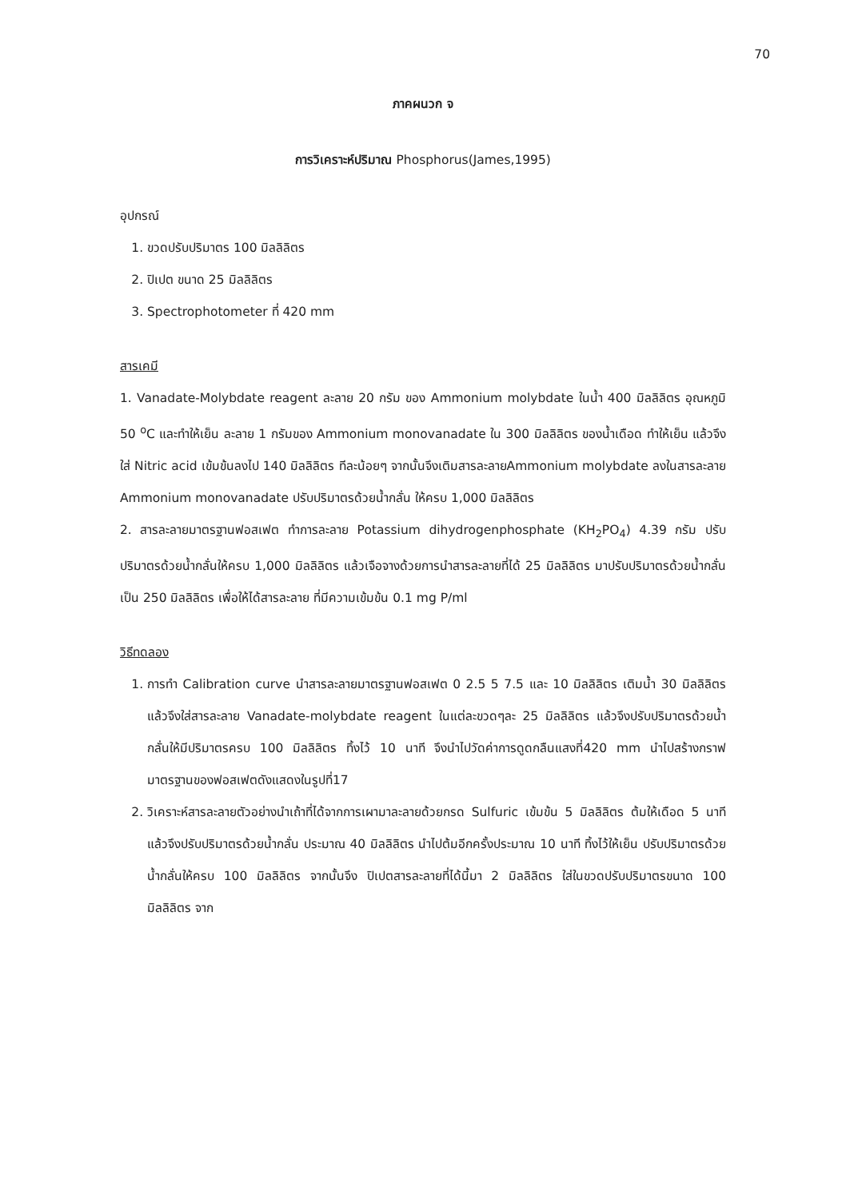70
ภาคผนวก จ
การวิเคราะห์ปริมาณ Phosphorus(James,1995)
อุปกรณ์
1. ขวดปรับปริมาตร 100 มิลลิลิตร
2. ปิเปต ขนาด 25 มิลลิลิตร
3. Spectrophotometer ที่ 420 mm
สารเคมี
1. Vanadate-Molybdate reagent ละลาย 20 กรัม ของ Ammonium molybdate ในน้ำ 400 มิลลิลิตร อุณหภูมิ 50 <sup>o</sup>C และทำให้เย็น ละลาย 1 กรัมของ Ammonium monovanadate ใน 300 มิลลิลิตร ของน้ำเดือด ทำให้เย็น แล้วจึงใส่ Nitric acid เข้มข้นลงไป 140 มิลลิลิตร ทีละน้อยๆ จากนั้นจึงเติมสารละลายAmmonium molybdate ลงในสารละลาย Ammonium monovanadate ปรับปริมาตรด้วยน้ำกลั่น ให้ครบ 1,000 มิลลิลิตร
2. สารละลายมาตรฐานฟอสเฟต ทำการละลาย Potassium dihydrogenphosphate (KH<sub>2</sub>PO<sub>4</sub>) 4.39 กรัม ปรับปริมาตรด้วยน้ำกลั่นให้ครบ 1,000 มิลลิลิตร แล้วเจือจางด้วยการนำสารละลายที่ได้ 25 มิลลิลิตร มาปรับปริมาตรด้วยน้ำกลั่นเป็น 250 มิลลิลิตร เพื่อให้ได้สารละลาย ที่มีความเข้มข้น 0.1 mg P/ml
วิธีทดลอง
1. การทำ Calibration curve นำสารละลายมาตรฐานฟอสเฟต 0 2.5 5 7.5 และ 10 มิลลิลิตร เติมน้ำ 30 มิลลิลิตร แล้วจึงใส่สารละลาย Vanadate-molybdate reagent ในแต่ละขวดๆละ 25 มิลลิลิตร แล้วจึงปรับปริมาตรด้วยน้ำกลั่นให้มีปริมาตรครบ 100 มิลลิลิตร ทิ้งไว้ 10 นาที จึงนำไปวัดค่าการดูดกลืนแสงที่420 mm นำไปสร้างกราฟมาตรฐานของฟอสเฟตดังแสดงในรูปที่17
2. วิเคราะห์สารละลายตัวอย่างนำเถ้าที่ได้จากการเผามาละลายด้วยกรด Sulfuric เข้มข้น 5 มิลลิลิตร ต้มให้เดือด 5 นาที แล้วจึงปรับปริมาตรด้วยน้ำกลั่น ประมาณ 40 มิลลิลิตร นำไปต้มอีกครั้งประมาณ 10 นาที ทิ้งไว้ให้เย็น ปรับปริมาตรด้วยน้ำกลั่นให้ครบ 100 มิลลิลิตร จากนั้นจึง ปิเปตสารละลายที่ได้นี้มา 2 มิลลิลิตร ใส่ในขวดปรับปริมาตรขนาด 100 มิลลิลิตร จาก